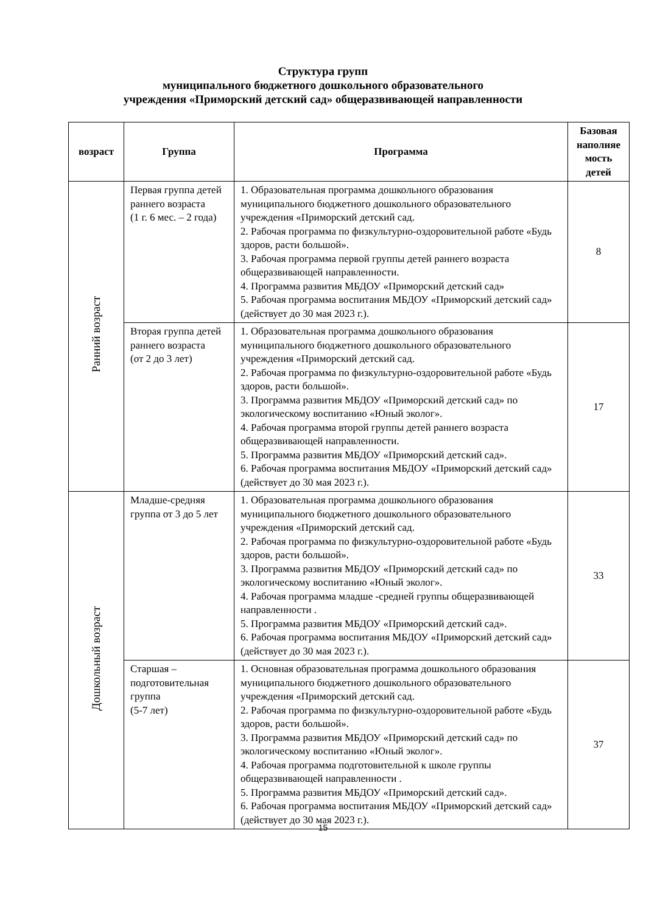Структура групп
муниципального бюджетного дошкольного образовательного
учреждения «Приморский детский сад» общеразвивающей направленности
| возраст | Группа | Программа | Базовая наполняе мость детей |
| --- | --- | --- | --- |
| Ранний возраст | Первая группа детей раннего возраста (1 г. 6 мес. – 2 года) | 1. Образовательная программа дошкольного образования муниципального бюджетного дошкольного образовательного учреждения «Приморский детский сад. 2. Рабочая программа по физкультурно-оздоровительной работе «Будь здоров, расти большой». 3. Рабочая программа первой группы детей раннего возраста общеразвивающей направленности. 4. Программа развития МБДОУ «Приморский детский сад» 5. Рабочая программа воспитания МБДОУ «Приморский детский сад» (действует до 30 мая 2023 г.). | 8 |
| | Вторая группа детей раннего возраста (от 2 до 3 лет) | 1. Образовательная программа дошкольного образования муниципального бюджетного дошкольного образовательного учреждения «Приморский детский сад. 2. Рабочая программа по физкультурно-оздоровительной работе «Будь здоров, расти большой». 3. Программа развития МБДОУ «Приморский детский сад» по экологическому воспитанию «Юный эколог». 4. Рабочая программа второй группы детей раннего возраста общеразвивающей направленности. 5. Программа развития МБДОУ «Приморский детский сад». 6. Рабочая программа воспитания МБДОУ «Приморский детский сад» (действует до 30 мая 2023 г.). | 17 |
| Дошкольный возраст | Младше-средняя группа от 3 до 5 лет | 1. Образовательная программа дошкольного образования муниципального бюджетного дошкольного образовательного учреждения «Приморский детский сад. 2. Рабочая программа по физкультурно-оздоровительной работе «Будь здоров, расти большой». 3. Программа развития МБДОУ «Приморский детский сад» по экологическому воспитанию «Юный эколог». 4. Рабочая программа младше -средней группы общеразвивающей направленности . 5. Программа развития МБДОУ «Приморский детский сад». 6. Рабочая программа воспитания МБДОУ «Приморский детский сад» (действует до 30 мая 2023 г.). | 33 |
| | Старшая – подготовительная группа (5-7 лет) | 1. Основная образовательная программа дошкольного образования муниципального бюджетного дошкольного образовательного учреждения «Приморский детский сад. 2. Рабочая программа по физкультурно-оздоровительной работе «Будь здоров, расти большой». 3. Программа развития МБДОУ «Приморский детский сад» по экологическому воспитанию «Юный эколог». 4. Рабочая программа подготовительной к школе группы общеразвивающей направленности . 5. Программа развития МБДОУ «Приморский детский сад». 6. Рабочая программа воспитания МБДОУ «Приморский детский сад» (действует до 30 мая 2023 г.). | 37 |
15